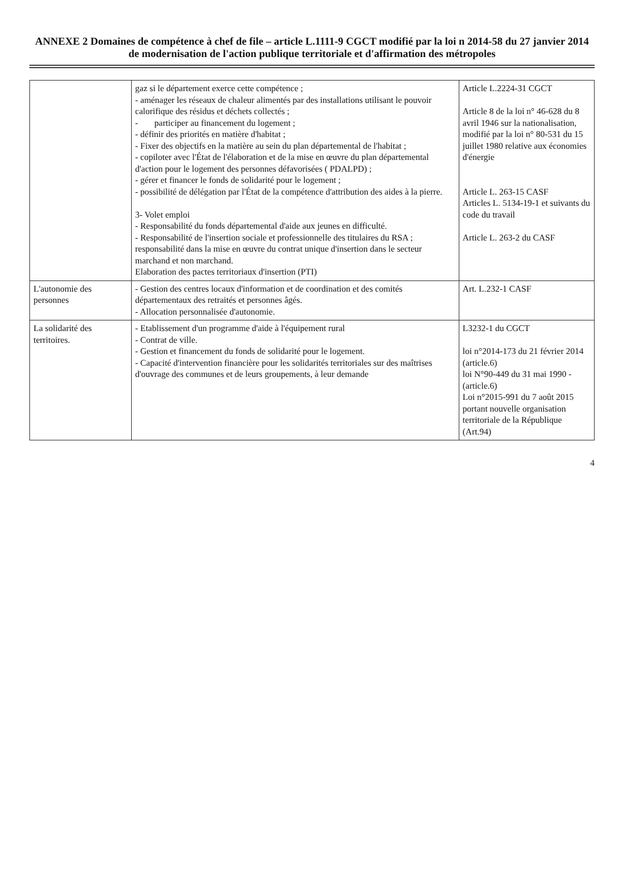ANNEXE 2 Domaines de compétence à chef de file – article L.1111-9 CGCT modifié par la loi n 2014-58 du 27 janvier 2014 de modernisation de l'action publique territoriale et d'affirmation des métropoles
| | gaz si le département exerce cette compétence ; - aménager les réseaux de chaleur alimentés par des installations utilisant le pouvoir calorifique des résidus et déchets collectés ; - participer au financement du logement ; - définir des priorités en matière d'habitat ; - Fixer des objectifs en la matière au sein du plan départemental de l'habitat ; - copiloter avec l'État de l'élaboration et de la mise en œuvre du plan départemental d'action pour le logement des personnes défavorisées ( PDALPD) ; - gérer et financer le fonds de solidarité pour le logement ; - possibilité de délégation par l'État de la compétence d'attribution des aides à la pierre. 3- Volet emploi - Responsabilité du fonds départemental d'aide aux jeunes en difficulté. - Responsabilité de l'insertion sociale et professionnelle des titulaires du RSA ; responsabilité dans la mise en œuvre du contrat unique d'insertion dans le secteur marchand et non marchand. Elaboration des pactes territoriaux d'insertion (PTI) | Article L.2224-31 CGCT Article 8 de la loi n° 46-628 du 8 avril 1946 sur la nationalisation, modifié par la loi n° 80-531 du 15 juillet 1980 relative aux économies d'énergie Article L. 263-15 CASF Articles L. 5134-19-1 et suivants du code du travail Article L. 263-2 du CASF |
| L'autonomie des personnes | - Gestion des centres locaux d'information et de coordination et des comités départementaux des retraités et personnes âgés. - Allocation personnalisée d'autonomie. | Art. L.232-1 CASF |
| La solidarité des territoires. | - Etablissement d'un programme d'aide à l'équipement rural - Contrat de ville. - Gestion et financement du fonds de solidarité pour le logement. - Capacité d'intervention financière pour les solidarités territoriales sur des maîtrises d'ouvrage des communes et de leurs groupements, à leur demande | L3232-1 du CGCT loi n°2014-173 du 21 février 2014 (article.6) loi N°90-449 du 31 mai 1990 - (article.6) Loi n°2015-991 du 7 août 2015 portant nouvelle organisation territoriale de la République (Art.94) |
4